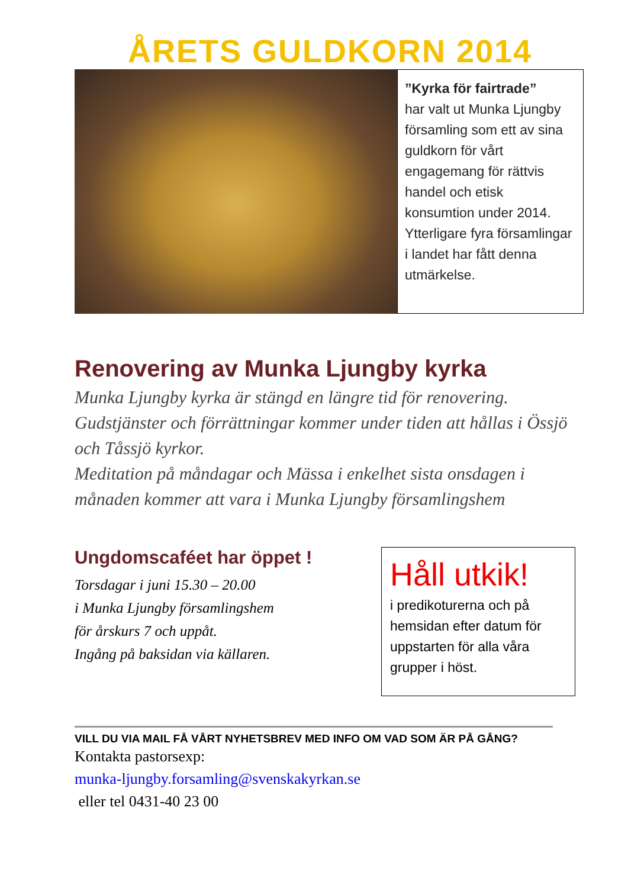ÅRETS GULDKORN 2014
”Kyrka för fairtrade”
har valt ut Munka Ljungby församling som ett av sina guldkorn för vårt engagemang för rättvis handel och etisk konsumtion under 2014. Ytterligare fyra församlingar i landet har fått denna utmärkelse.
Renovering av Munka Ljungby kyrka
Munka Ljungby kyrka är stängd en längre tid för renovering. Gudstjänster och förrättningar kommer under tiden att hållas i Össjö och Tåssjö kyrkor.
Meditation på måndagar och Mässa i enkelhet sista onsdagen i månaden kommer att vara i Munka Ljungby församlingshem
Ungdomscaféet har öppet !
Torsdagar i juni 15.30 – 20.00
i Munka Ljungby församlingshem
för årskurs 7 och uppåt.
Ingång på baksidan via källaren.
Håll utkik!
i predikoturerna och på hemsidan efter datum för uppstarten för alla våra grupper i höst.
VILL DU VIA MAIL FÅ VÅRT NYHETSBREV MED INFO OM VAD SOM ÄR PÅ GÅNG?
Kontakta pastorsexp:
munka-ljungby.forsamling@svenskakyrkan.se
eller tel 0431-40 23 00